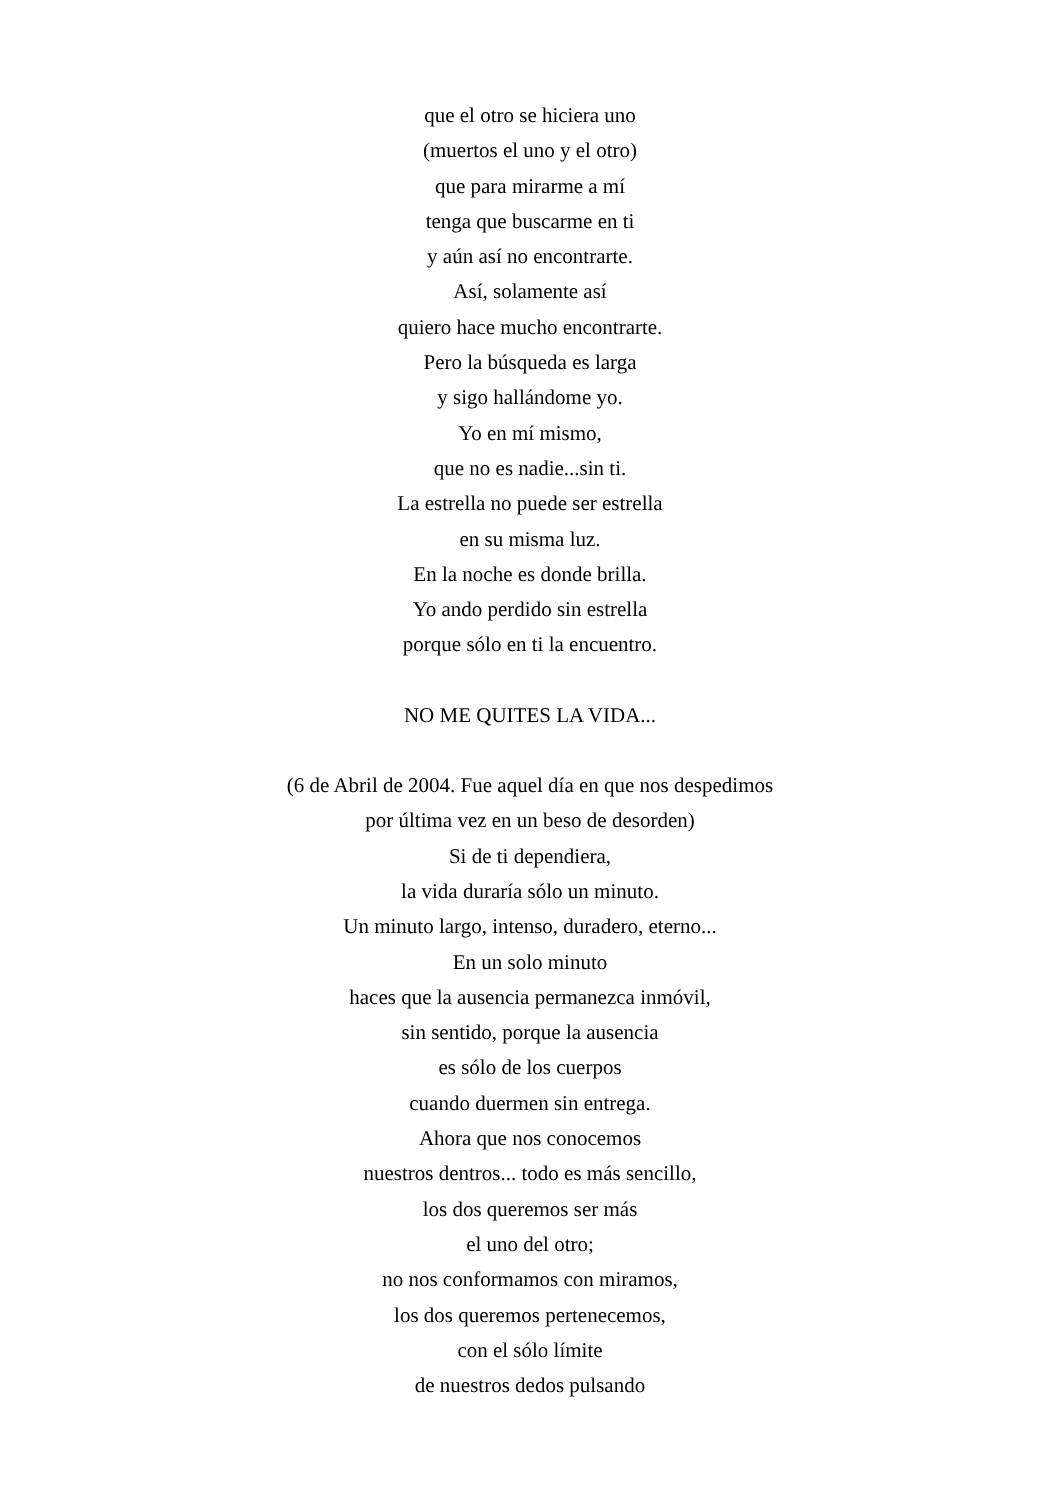que el otro se hiciera uno
(muertos el uno y el otro)
que para mirarme a mí
tenga que buscarme en ti
y aún así no encontrarte.
Así, solamente así
quiero hace mucho encontrarte.
Pero la búsqueda es larga
y sigo hallándome yo.
Yo en mí mismo,
que no es nadie...sin ti.
La estrella no puede ser estrella
en su misma luz.
En la noche es donde brilla.
Yo ando perdido sin estrella
porque sólo en ti la encuentro.
NO ME QUITES LA VIDA...
(6 de Abril de 2004. Fue aquel día en que nos despedimos
por última vez en un beso de desorden)
Si de ti dependiera,
la vida duraría sólo un minuto.
Un minuto largo, intenso, duradero, eterno...
En un solo minuto
haces que la ausencia permanezca inmóvil,
sin sentido, porque la ausencia
es sólo de los cuerpos
cuando duermen sin entrega.
Ahora que nos conocemos
nuestros dentros... todo es más sencillo,
los dos queremos ser más
el uno del otro;
no nos conformamos con miramos,
los dos queremos pertenecemos,
con el sólo límite
de nuestros dedos pulsando